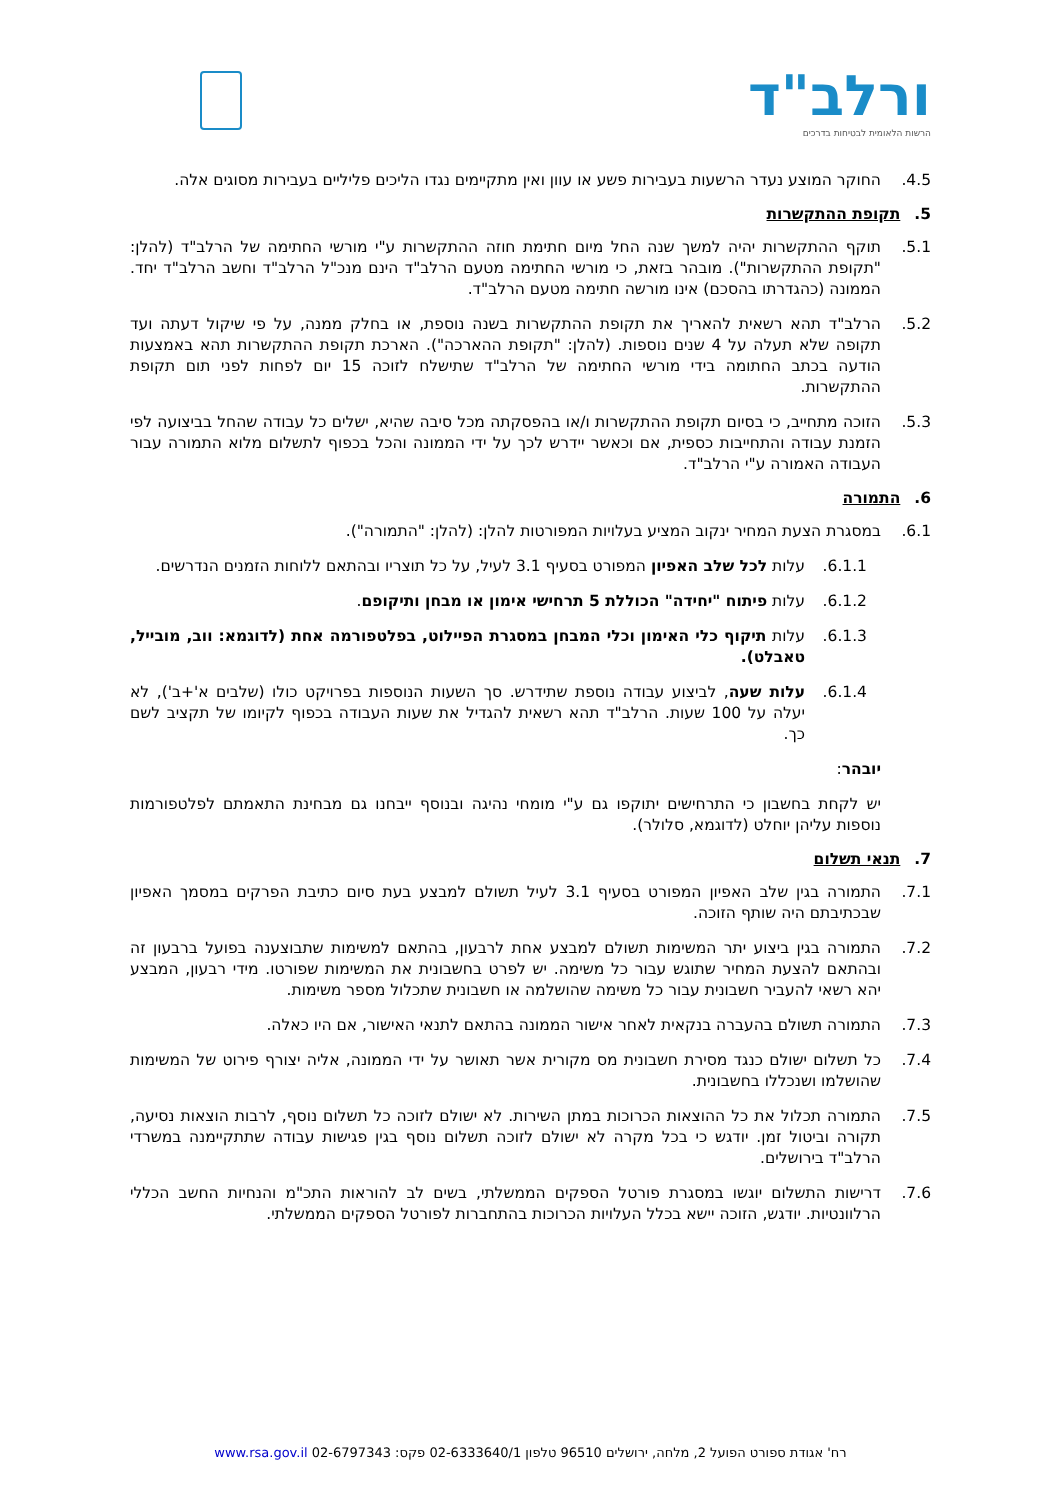ורלב"ד
הרשות הלאומית לבטיחות בדרכים
4.5. החוקר המוצע נעדר הרשעות בעבירות פשע או עוון ואין מתקיימים נגדו הליכים פליליים בעבירות מסוגים אלה.
5. תקופת ההתקשרות
5.1. תוקף ההתקשרות יהיה למשך שנה החל מיום חתימת חוזה ההתקשרות ע"י מורשי החתימה של הרלב"ד (להלן: "תקופת ההתקשרות"). מובהר בזאת, כי מורשי החתימה מטעם הרלב"ד הינם מנכ"ל הרלב"ד וחשב הרלב"ד יחד. הממונה (כהגדרתו בהסכם) אינו מורשה חתימה מטעם הרלב"ד.
5.2. הרלב"ד תהא רשאית להאריך את תקופת ההתקשרות בשנה נוספת, או בחלק ממנה, על פי שיקול דעתה ועד תקופה שלא תעלה על 4 שנים נוספות. (להלן: "תקופת ההארכה"). הארכת תקופת ההתקשרות תהא באמצעות הודעה בכתב החתומה בידי מורשי החתימה של הרלב"ד שתישלח לזוכה 15 יום לפחות לפני תום תקופת ההתקשרות.
5.3. הזוכה מתחייב, כי בסיום תקופת ההתקשרות ו/או בהפסקתה מכל סיבה שהיא, ישלים כל עבודה שהחל בביצועה לפי הזמנת עבודה והתחייבות כספית, אם וכאשר יידרש לכך על ידי הממונה והכל בכפוף לתשלום מלוא התמורה עבור העבודה האמורה ע"י הרלב"ד.
6. התמורה
6.1. במסגרת הצעת המחיר ינקוב המציע בעלויות המפורטות להלן: (להלן: "התמורה").
6.1.1. עלות לכל שלב האפיון המפורט בסעיף 3.1 לעיל, על כל תוצריו ובהתאם ללוחות הזמנים הנדרשים.
6.1.2. עלות פיתוח "יחידה" הכוללת 5 תרחישי אימון או מבחן ותיקופם.
6.1.3. עלות תיקוף כלי האימון וכלי המבחן במסגרת הפיילוט, בפלטפורמה אחת (לדוגמא: ווב, מובייל, טאבלט).
6.1.4. עלות שעה, לביצוע עבודה נוספת שתידרש. סך השעות הנוספות בפרויקט כולו (שלבים א'+ב'), לא יעלה על 100 שעות. הרלב"ד תהא רשאית להגדיל את שעות העבודה בכפוף לקיומו של תקציב לשם כך.
יובהר:
יש לקחת בחשבון כי התרחישים יתוקפו גם ע"י מומחי נהיגה ובנוסף ייבחנו גם מבחינת התאמתם לפלטפורמות נוספות עליהן יוחלט (לדוגמא, סלולר).
7. תנאי תשלום
7.1. התמורה בגין שלב האפיון המפורט בסעיף 3.1 לעיל תשולם למבצע בעת סיום כתיבת הפרקים במסמך האפיון שבכתיבתם היה שותף הזוכה.
7.2. התמורה בגין ביצוע יתר המשימות תשולם למבצע אחת לרבעון, בהתאם למשימות שתבוצענה בפועל ברבעון זה ובהתאם להצעת המחיר שתוגש עבור כל משימה. יש לפרט בחשבונית את המשימות שפורטו. מידי רבעון, המבצע יהא רשאי להעביר חשבונית עבור כל משימה שהושלמה או חשבונית שתכלול מספר משימות.
7.3. התמורה תשולם בהעברה בנקאית לאחר אישור הממונה בהתאם לתנאי האישור, אם היו כאלה.
7.4. כל תשלום ישולם כנגד מסירת חשבונית מס מקורית אשר תאושר על ידי הממונה, אליה יצורף פירוט של המשימות שהושלמו ושנכללו בחשבונית.
7.5. התמורה תכלול את כל ההוצאות הכרוכות במתן השירות. לא ישולם לזוכה כל תשלום נוסף, לרבות הוצאות נסיעה, תקורה וביטול זמן. יודגש כי בכל מקרה לא ישולם לזוכה תשלום נוסף בגין פגישות עבודה שתתקיימנה במשרדי הרלב"ד בירושלים.
7.6. דרישות התשלום יוגשו במסגרת פורטל הספקים הממשלתי, בשים לב להוראות התכ"מ והנחיות החשב הכללי הרלוונטיות. יודגש, הזוכה יישא בכלל העלויות הכרוכות בהתחברות לפורטל הספקים הממשלתי.
רח' אגודת ספורט הפועל 2, מלחה, ירושלים 96510 טלפון 02-6333640/1 פקס: 02-6797343 www.rsa.gov.il